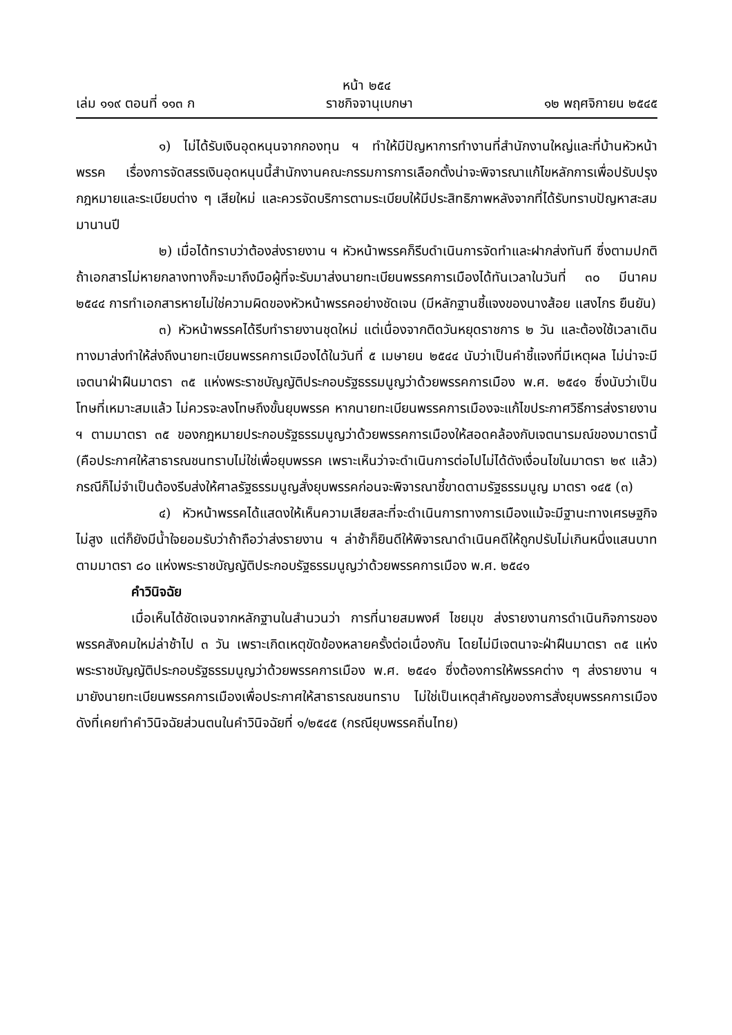หน้า ๒๕๔
เล่ม ๑๑๙ ตอนที่ ๑๑๓ ก ราชกิจจานุเบกษา ๑๒ พฤศจิกายน ๒๕๔๕
๑) ไม่ได้รับเงินอุดหนุนจากกองทุน ฯ ทำให้มีปัญหาการทำงานที่สำนักงานใหญ่และที่บ้านหัวหน้าพรรค เรื่องการจัดสรรเงินอุดหนุนนี้สำนักงานคณะกรรมการการเลือกตั้งน่าจะพิจารณาแก้ไขหลักการเพื่อปรับปรุงกฎหมายและระเบียบต่าง ๆ เสียใหม่ และควรจัดบริการตามระเบียบให้มีประสิทธิภาพหลังจากที่ได้รับทราบปัญหาสะสมมานานปี
๒) เมื่อได้ทราบว่าต้องส่งรายงาน ฯ หัวหน้าพรรคก็รีบดำเนินการจัดทำและฝากส่งทันที ซึ่งตามปกติถ้าเอกสารไม่หายกลางทางก็จะมาถึงมือผู้ที่จะรับมาส่งนายทะเบียนพรรคการเมืองได้ทันเวลาในวันที่ ๓๐ มีนาคม ๒๕๔๔ การทำเอกสารหายไม่ใช่ความผิดของหัวหน้าพรรคอย่างชัดเจน (มีหลักฐานชี้แจงของนางส้อย แสงไกร ยืนยัน)
๓) หัวหน้าพรรคได้รีบทำรายงานชุดใหม่ แต่เนื่องจากติดวันหยุดราชการ ๒ วัน และต้องใช้เวลาเดินทางมาส่งทำให้ส่งถึงนายทะเบียนพรรคการเมืองได้ในวันที่ ๕ เมษายน ๒๕๔๔ นับว่าเป็นคำชี้แจงที่มีเหตุผล ไม่น่าจะมีเจตนาฝ่าฝืนมาตรา ๓๕ แห่งพระราชบัญญัติประกอบรัฐธรรมนูญว่าด้วยพรรคการเมือง พ.ศ. ๒๕๔๑ ซึ่งนับว่าเป็นโทษที่เหมาะสมแล้ว ไม่ควรจะลงโทษถึงขั้นยุบพรรค หากนายทะเบียนพรรคการเมืองจะแก้ไขประกาศวิธีการส่งรายงาน ฯ ตามมาตรา ๓๕ ของกฎหมายประกอบรัฐธรรมนูญว่าด้วยพรรคการเมืองให้สอดคล้องกับเจตนารมณ์ของมาตรานี้ (คือประกาศให้สาธารณชนทราบไม่ใช่เพื่อยุบพรรค เพราะเห็นว่าจะดำเนินการต่อไปไม่ได้ดังเงื่อนไขในมาตรา ๒๙ แล้ว) กรณีก็ไม่จำเป็นต้องรีบส่งให้ศาลรัฐธรรมนูญสั่งยุบพรรคก่อนจะพิจารณาชี้ขาดตามรัฐธรรมนูญ มาตรา ๑๔๕ (๓)
๔) หัวหน้าพรรคได้แสดงให้เห็นความเสียสละที่จะดำเนินการทางการเมืองแม้จะมีฐานะทางเศรษฐกิจไม่สูง แต่ก็ยังมีน้ำใจยอมรับว่าถ้าถือว่าส่งรายงาน ฯ ล่าช้าก็ยินดีให้พิจารณาดำเนินคดีให้ถูกปรับไม่เกินหนึ่งแสนบาท ตามมาตรา ๘๐ แห่งพระราชบัญญัติประกอบรัฐธรรมนูญว่าด้วยพรรคการเมือง พ.ศ. ๒๕๔๑
คำวินิจฉัย
เมื่อเห็นได้ชัดเจนจากหลักฐานในสำนวนว่า การที่นายสมพงศ์ ไชยมุข ส่งรายงานการดำเนินกิจการของพรรคสังคมใหม่ล่าช้าไป ๓ วัน เพราะเกิดเหตุขัดข้องหลายครั้งต่อเนื่องกัน โดยไม่มีเจตนาจะฝ่าฝืนมาตรา ๓๕ แห่งพระราชบัญญัติประกอบรัฐธรรมนูญว่าด้วยพรรคการเมือง พ.ศ. ๒๕๔๑ ซึ่งต้องการให้พรรคต่าง ๆ ส่งรายงาน ฯ มายังนายทะเบียนพรรคการเมืองเพื่อประกาศให้สาธารณชนทราบ ไม่ใช่เป็นเหตุสำคัญของการสั่งยุบพรรคการเมือง ดังที่เคยทำคำวินิจฉัยส่วนตนในคำวินิจฉัยที่ ๑/๒๕๔๕ (กรณียุบพรรคถิ่นไทย)